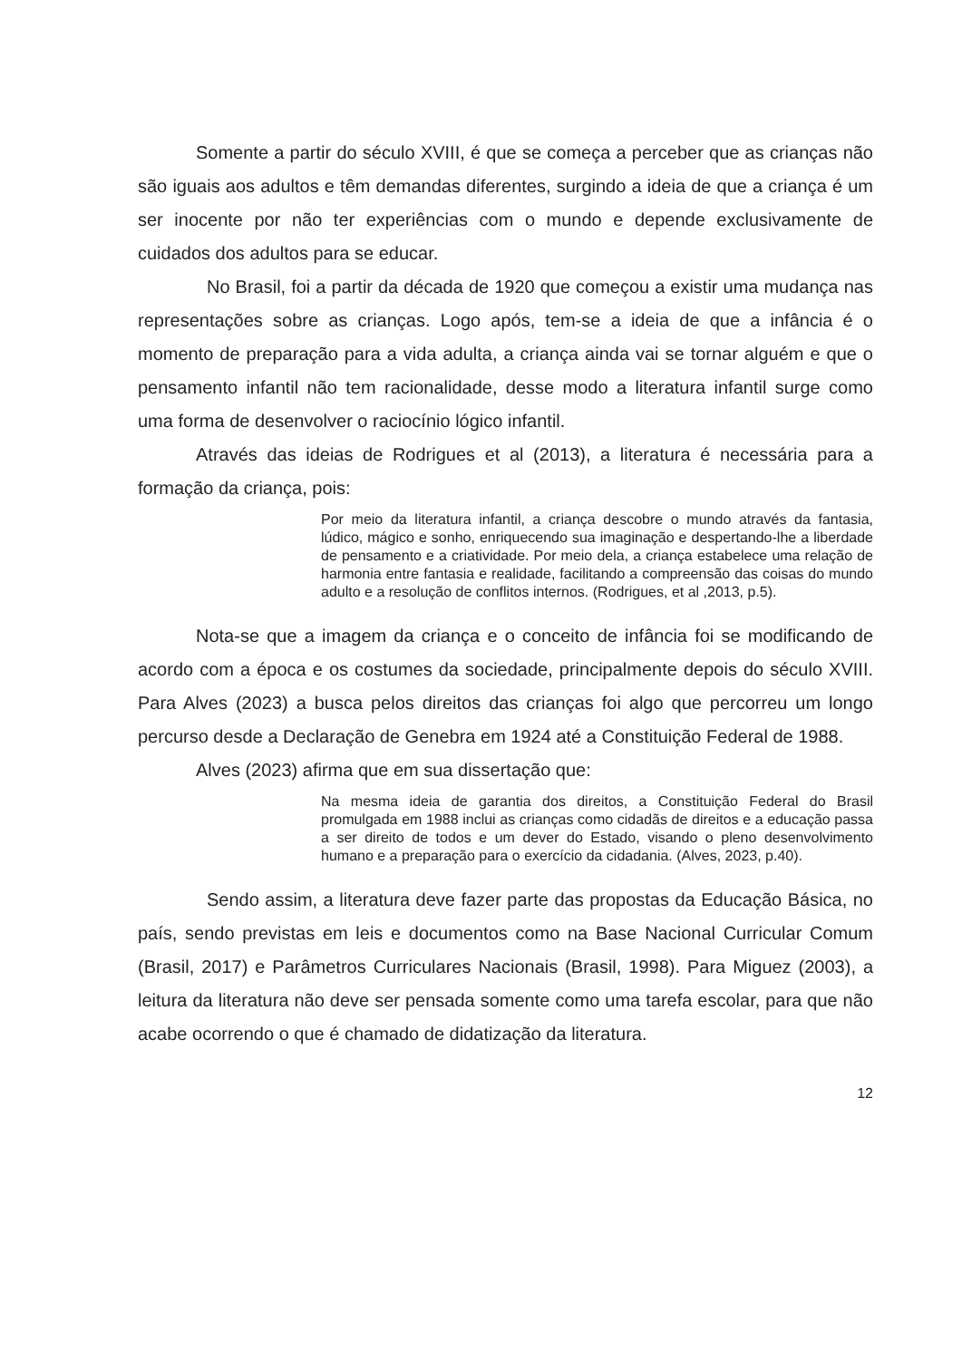Somente a partir do século XVIII, é que se começa a perceber que as crianças não são iguais aos adultos e têm demandas diferentes, surgindo a ideia de que a criança é um ser inocente por não ter experiências com o mundo e depende exclusivamente de cuidados dos adultos para se educar.
No Brasil, foi a partir da década de 1920 que começou a existir uma mudança nas representações sobre as crianças. Logo após, tem-se a ideia de que a infância é o momento de preparação para a vida adulta, a criança ainda vai se tornar alguém e que o pensamento infantil não tem racionalidade, desse modo a literatura infantil surge como uma forma de desenvolver o raciocínio lógico infantil.
Através das ideias de Rodrigues et al (2013), a literatura é necessária para a formação da criança, pois:
Por meio da literatura infantil, a criança descobre o mundo através da fantasia, lúdico, mágico e sonho, enriquecendo sua imaginação e despertando-lhe a liberdade de pensamento e a criatividade. Por meio dela, a criança estabelece uma relação de harmonia entre fantasia e realidade, facilitando a compreensão das coisas do mundo adulto e a resolução de conflitos internos. (Rodrigues, et al ,2013, p.5).
Nota-se que a imagem da criança e o conceito de infância foi se modificando de acordo com a época e os costumes da sociedade, principalmente depois do século XVIII. Para Alves (2023) a busca pelos direitos das crianças foi algo que percorreu um longo percurso desde a Declaração de Genebra em 1924 até a Constituição Federal de 1988.
Alves (2023) afirma que em sua dissertação que:
Na mesma ideia de garantia dos direitos, a Constituição Federal do Brasil promulgada em 1988 inclui as crianças como cidadãs de direitos e a educação passa a ser direito de todos e um dever do Estado, visando o pleno desenvolvimento humano e a preparação para o exercício da cidadania. (Alves, 2023, p.40).
Sendo assim, a literatura deve fazer parte das propostas da Educação Básica, no país, sendo previstas em leis e documentos como na Base Nacional Curricular Comum (Brasil, 2017) e Parâmetros Curriculares Nacionais (Brasil, 1998). Para Miguez (2003), a leitura da literatura não deve ser pensada somente como uma tarefa escolar, para que não acabe ocorrendo o que é chamado de didatização da literatura.
12